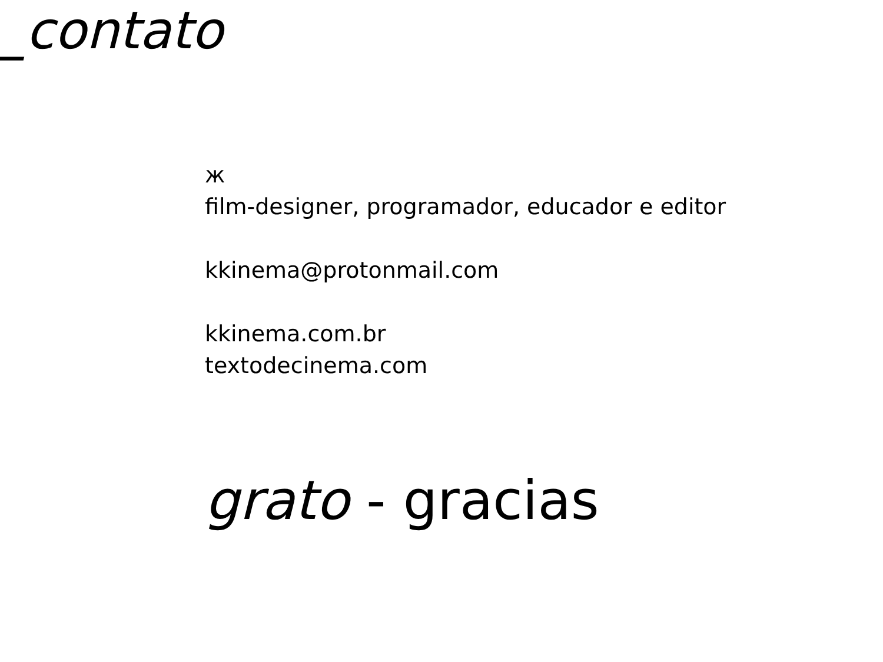_contato
ж
film-designer, programador, educador e editor
kkinema@protonmail.com
kkinema.com.br
textodecinema.com
grato - gracias